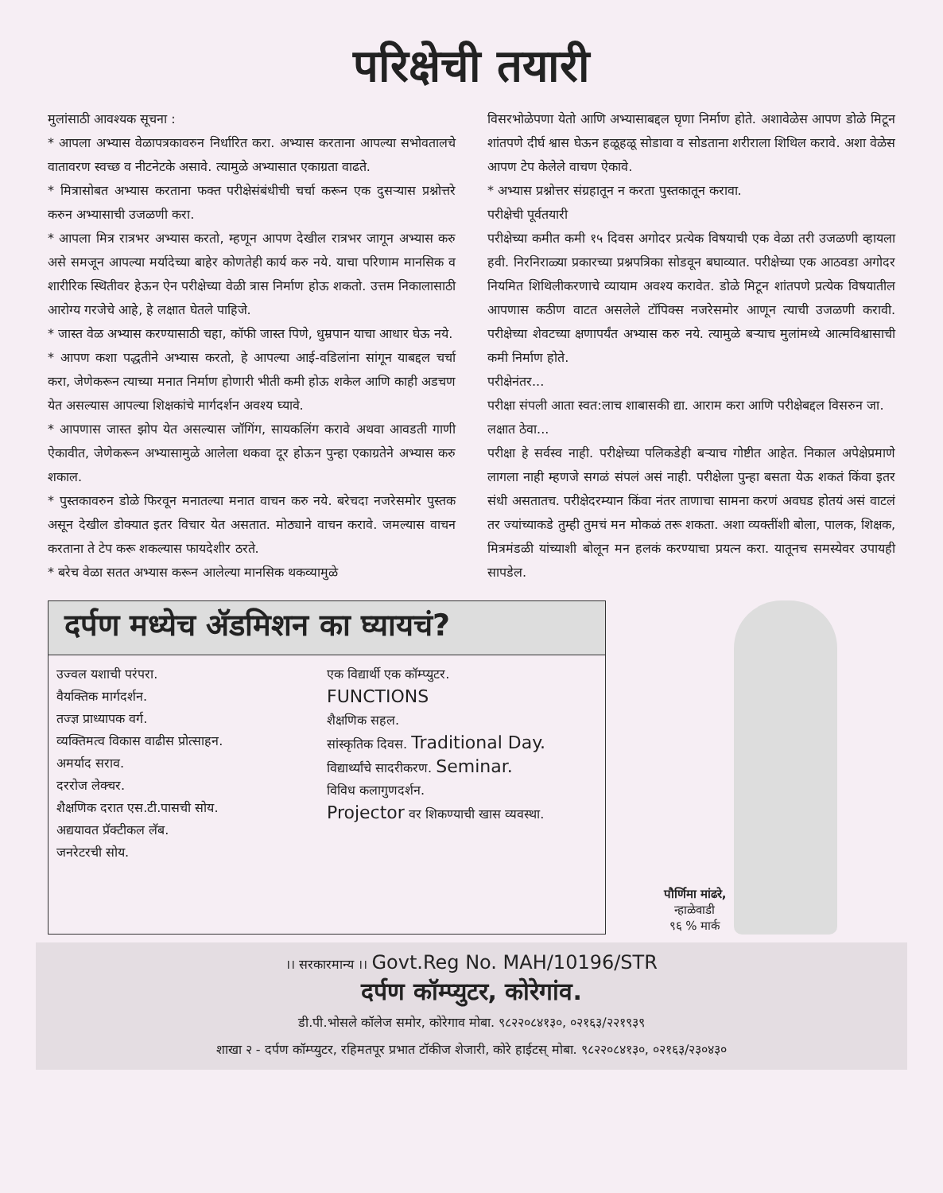परिक्षेची तयारी
मुलांसाठी आवश्यक सूचना :
* आपला अभ्यास वेळापत्रकावरुन निर्धारित करा. अभ्यास करताना आपल्या सभोवतालचे वातावरण स्वच्छ व नीटनेटके असावे. त्यामुळे अभ्यासात एकाग्रता वाढते.
* मित्रासोबत अभ्यास करताना फक्त परीक्षेसंबंधीची चर्चा करून एक दुसऱ्यास प्रश्नोत्तरे करुन अभ्यासाची उजळणी करा.
* आपला मित्र रात्रभर अभ्यास करतो, म्हणून आपण देखील रात्रभर जागून अभ्यास करु असे समजून आपल्या मर्यादेच्या बाहेर कोणतेही कार्य करु नये. याचा परिणाम मानसिक व शारीरिक स्थितीवर हेऊन ऐन परीक्षेच्या वेळी त्रास निर्माण होऊ शकतो. उत्तम निकालासाठी आरोग्य गरजेचे आहे, हे लक्षात घेतले पाहिजे.
* जास्त वेळ अभ्यास करण्यासाठी चहा, कॉफी जास्त पिणे, धुम्रपान याचा आधार घेऊ नये.
* आपण कशा पद्धतीने अभ्यास करतो, हे आपल्या आई-वडिलांना सांगून याबद्दल चर्चा करा, जेणेकरून त्याच्या मनात निर्माण होणारी भीती कमी होऊ शकेल आणि काही अडचण येत असल्यास आपल्या शिक्षकांचे मार्गदर्शन अवश्य घ्यावे.
* आपणास जास्त झोप येत असल्यास जॉगिंग, सायकलिंग करावे अथवा आवडती गाणी ऐकावीत, जेणेकरून अभ्यासामुळे आलेला थकवा दूर होऊन पुन्हा एकाग्रतेने अभ्यास करु शकाल.
* पुस्तकावरुन डोळे फिरवून मनातल्या मनात वाचन करु नये. बरेचदा नजरेसमोर पुस्तक असून देखील डोक्यात इतर विचार येत असतात. मोठ्याने वाचन करावे. जमल्यास वाचन करताना ते टेप करू शकल्यास फायदेशीर ठरते.
* बरेच वेळा सतत अभ्यास करून आलेल्या मानसिक थकव्यामुळे
विसरभोळेपणा येतो आणि अभ्यासाबद्दल घृणा निर्माण होते. अशावेळेस आपण डोळे मिटून शांतपणे दीर्घ श्वास घेऊन हळूहळू सोडावा व सोडताना शरीराला शिथिल करावे. अशा वेळेस आपण टेप केलेले वाचण ऐकावे.
* अभ्यास प्रश्नोत्तर संग्रहातून न करता पुस्तकातून करावा.
परीक्षेची पूर्वतयारी
परीक्षेच्या कमीत कमी १५ दिवस अगोदर प्रत्येक विषयाची एक वेळा तरी उजळणी व्हायला हवी. निरनिराळ्या प्रकारच्या प्रश्नपत्रिका सोडवून बघाव्यात. परीक्षेच्या एक आठवडा अगोदर नियमित शिथिलीकरणाचे व्यायाम अवश्य करावेत. डोळे मिटून शांतपणे प्रत्येक विषयातील आपणास कठीण वाटत असलेले टॉपिक्स नजरेसमोर आणून त्याची उजळणी करावी. परीक्षेच्या शेवटच्या क्षणापर्यंत अभ्यास करु नये. त्यामुळे बऱ्याच मुलांमध्ये आत्मविश्वासाची कमी निर्माण होते.
परीक्षेनंतर...
परीक्षा संपली आता स्वत:लाच शाबासकी द्या. आराम करा आणि परीक्षेबद्दल विसरुन जा.
लक्षात ठेवा...
परीक्षा हे सर्वस्व नाही. परीक्षेच्या पलिकडेही बऱ्याच गोष्टीत आहेत. निकाल अपेक्षेप्रमाणे लागला नाही म्हणजे सगळं संपलं असं नाही. परीक्षेला पुन्हा बसता येऊ शकतं किंवा इतर संधी असतातच. परीक्षेदरम्यान किंवा नंतर ताणाचा सामना करणं अवघड होतयं असं वाटलं तर ज्यांच्याकडे तुम्ही तुमचं मन मोकळं तरू शकता. अशा व्यक्तींशी बोला, पालक, शिक्षक, मित्रमंडळी यांच्याशी बोलून मन हलकं करण्याचा प्रयत्न करा. यातूनच समस्येवर उपायही सापडेल.
दर्पण मध्येच ॲडमिशन का घ्यायचं?
उज्वल यशाची परंपरा.
वैयक्तिक मार्गदर्शन.
तज्ज्ञ प्राध्यापक वर्ग.
व्यक्तिमत्व विकास वाढीस प्रोत्साहन.
अमर्याद सराव.
दररोज लेक्चर.
शैक्षणिक दरात एस.टी.पासची सोय.
अद्ययावत प्रॅक्टीकल लॅब.
जनरेटरची सोय.
एक विद्यार्थी एक कॉम्प्युटर.
FUNCTIONS
शैक्षणिक सहल.
सांस्कृतिक दिवस. Traditional Day.
विद्यार्थ्यांचे सादरीकरण. Seminar.
विविध कलागुणदर्शन.
Projector वर शिकण्याची खास व्यवस्था.
पौर्णिमा मांढरे,
न्हाळेवाडी
९६ % मार्क
।। सरकारमान्य ।। Govt.Reg No. MAH/10196/STR
दर्पण कॉम्प्युटर, कोरेगांव.
डी.पी.भोसले कॉलेज समोर, कोरेगाव मोबा. ९८२२०८४१३०, ०२१६३/२२१९३९
शाखा २ - दर्पण कॉम्प्युटर, रहिमतपूर प्रभात टॉकीज शेजारी, कोरे हाईटस् मोबा. ९८२२०८४१३०, ०२१६३/२३०४३०